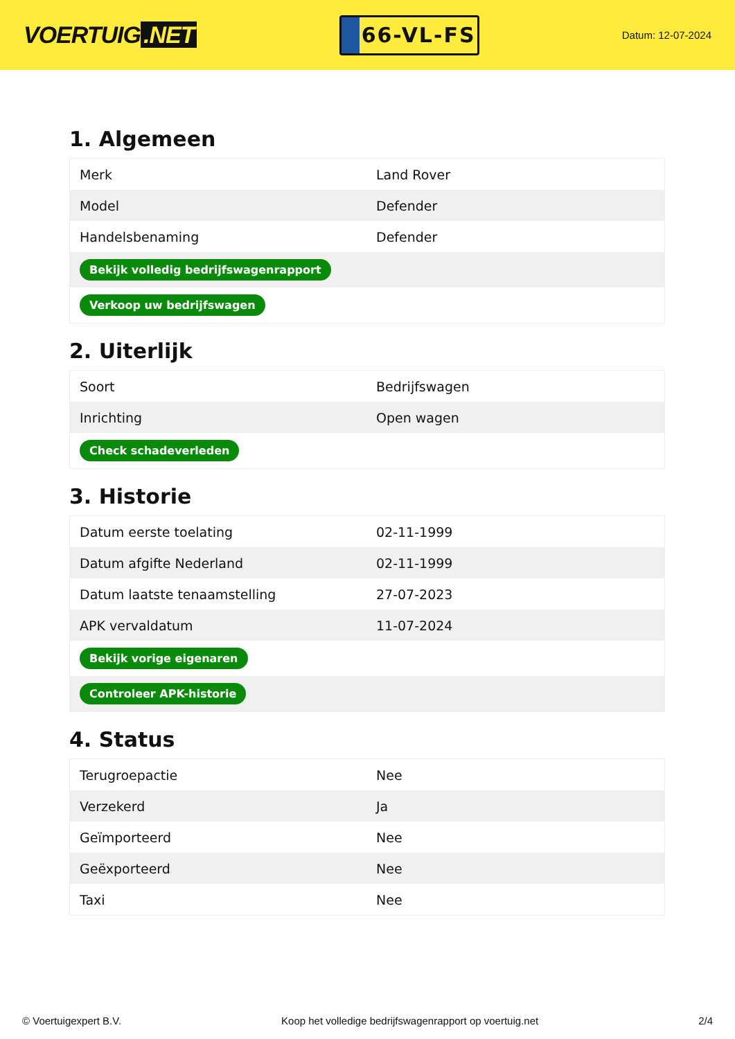VOERTUIG.NET
66-VL-FS
Datum: 12-07-2024
1. Algemeen
| Merk | Land Rover |
| Model | Defender |
| Handelsbenaming | Defender |
| Bekijk volledig bedrijfswagenrapport | |
| Verkoop uw bedrijfswagen | |
2. Uiterlijk
| Soort | Bedrijfswagen |
| Inrichting | Open wagen |
| Check schadeverleden | |
3. Historie
| Datum eerste toelating | 02-11-1999 |
| Datum afgifte Nederland | 02-11-1999 |
| Datum laatste tenaamstelling | 27-07-2023 |
| APK vervaldatum | 11-07-2024 |
| Bekijk vorige eigenaren | |
| Controleer APK-historie | |
4. Status
| Terugroepactie | Nee |
| Verzekerd | Ja |
| Geïmporteerd | Nee |
| Geëxporteerd | Nee |
| Taxi | Nee |
© Voertuigexpert B.V. Koop het volledige bedrijfswagenrapport op voertuig.net 2/4